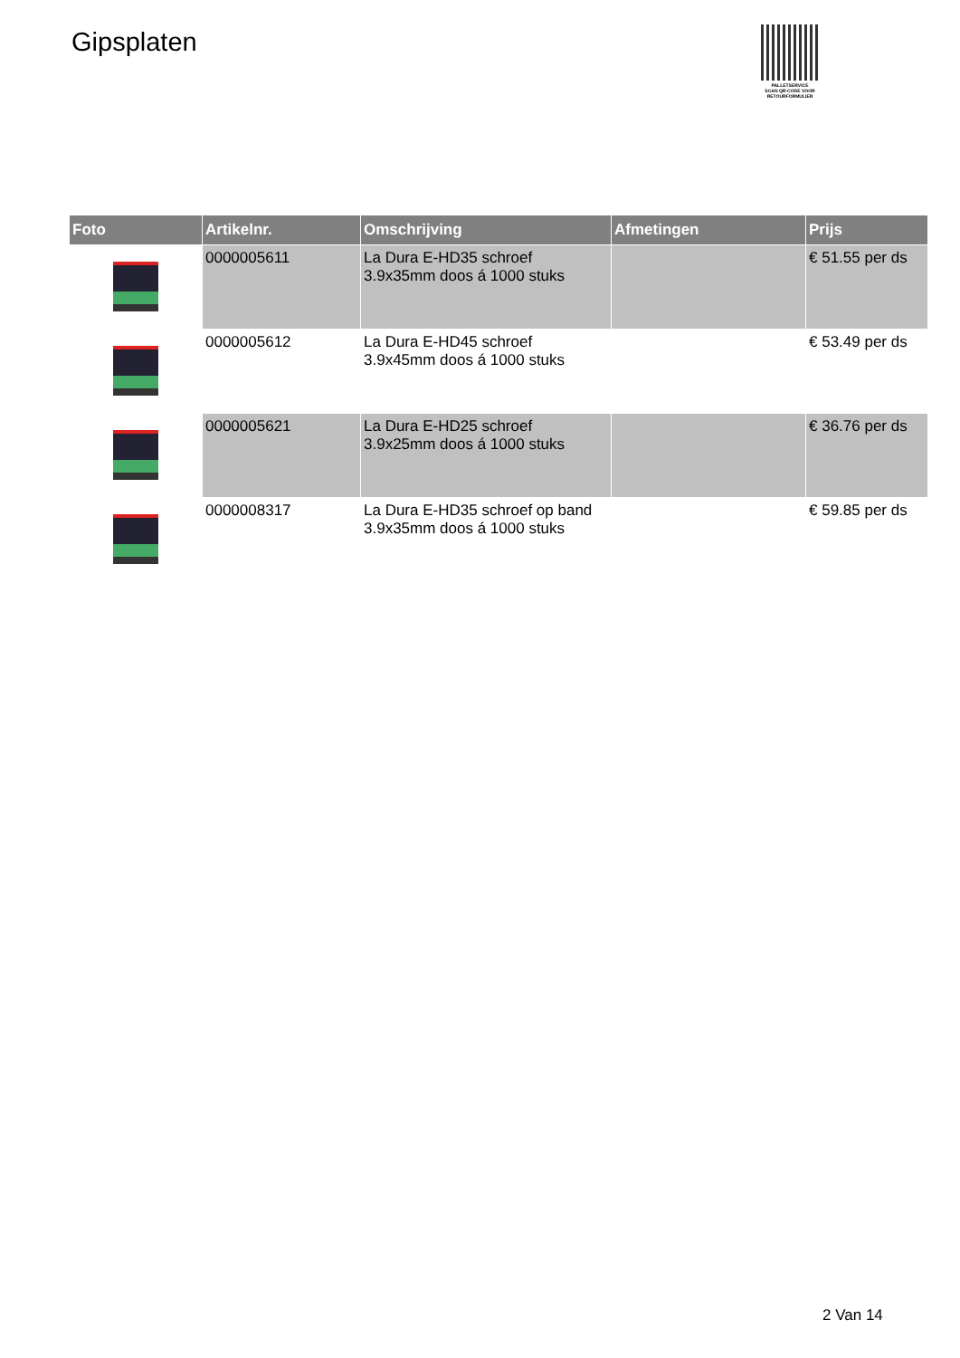Gipsplaten
PALLETSERVICE
SCAN QR-CODE VOOR
RETOURFORMULIER
| Foto | Artikelnr. | Omschrijving | Afmetingen | Prijs |
| --- | --- | --- | --- | --- |
| | 0000005611 | La Dura E-HD35 schroef 3.9x35mm doos á 1000 stuks | | € 51.55 per ds |
| | 0000005612 | La Dura E-HD45 schroef 3.9x45mm doos á 1000 stuks | | € 53.49 per ds |
| | 0000005621 | La Dura E-HD25 schroef 3.9x25mm doos á 1000 stuks | | € 36.76 per ds |
| | 0000008317 | La Dura E-HD35 schroef op band 3.9x35mm doos á 1000 stuks | | € 59.85 per ds |
2 Van 14